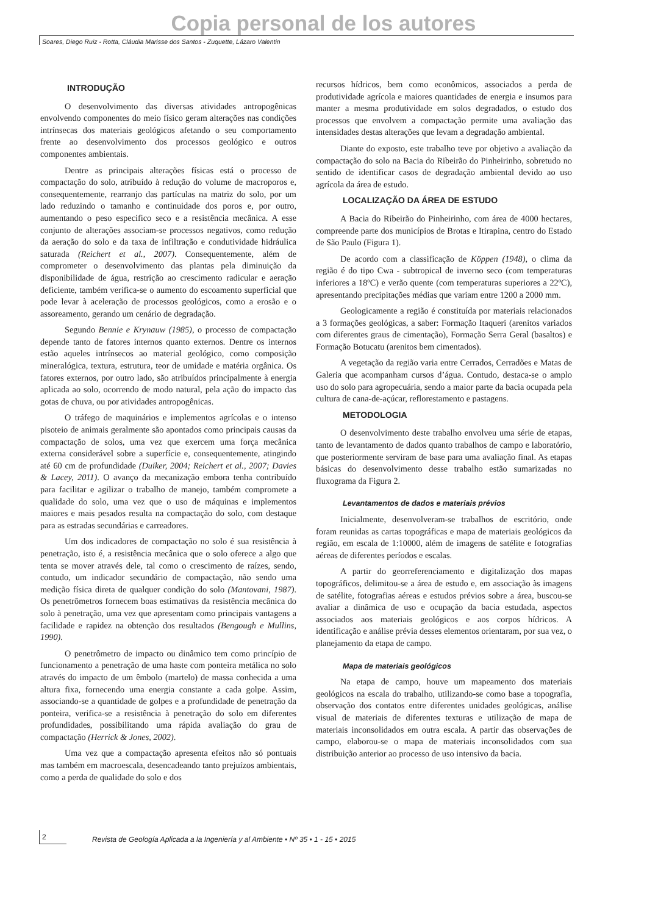Copia personal de los autores
Soares, Diego Ruiz - Rotta, Cláudia Marisse dos Santos - Zuquette, Lázaro Valentin
INTRODUÇÃO
O desenvolvimento das diversas atividades antropogênicas envolvendo componentes do meio físico geram alterações nas condições intrínsecas dos materiais geológicos afetando o seu comportamento frente ao desenvolvimento dos processos geológico e outros componentes ambientais.
Dentre as principais alterações físicas está o processo de compactação do solo, atribuído à redução do volume de macroporos e, consequentemente, rearranjo das partículas na matriz do solo, por um lado reduzindo o tamanho e continuidade dos poros e, por outro, aumentando o peso especifico seco e a resistência mecânica. A esse conjunto de alterações associam-se processos negativos, como redução da aeração do solo e da taxa de infiltração e condutividade hidráulica saturada (Reichert et al., 2007). Consequentemente, além de comprometer o desenvolvimento das plantas pela diminuição da disponibilidade de água, restrição ao crescimento radicular e aeração deficiente, também verifica-se o aumento do escoamento superficial que pode levar à aceleração de processos geológicos, como a erosão e o assoreamento, gerando um cenário de degradação.
Segundo Bennie e Krynauw (1985), o processo de compactação depende tanto de fatores internos quanto externos. Dentre os internos estão aqueles intrínsecos ao material geológico, como composição mineralógica, textura, estrutura, teor de umidade e matéria orgânica. Os fatores externos, por outro lado, são atribuídos principalmente à energia aplicada ao solo, ocorrendo de modo natural, pela ação do impacto das gotas de chuva, ou por atividades antropogênicas.
O tráfego de maquinários e implementos agrícolas e o intenso pisoteio de animais geralmente são apontados como principais causas da compactação de solos, uma vez que exercem uma força mecânica externa considerável sobre a superfície e, consequentemente, atingindo até 60 cm de profundidade (Duiker, 2004; Reichert et al., 2007; Davies & Lacey, 2011). O avanço da mecanização embora tenha contribuído para facilitar e agilizar o trabalho de manejo, também compromete a qualidade do solo, uma vez que o uso de máquinas e implementos maiores e mais pesados resulta na compactação do solo, com destaque para as estradas secundárias e carreadores.
Um dos indicadores de compactação no solo é sua resistência à penetração, isto é, a resistência mecânica que o solo oferece a algo que tenta se mover através dele, tal como o crescimento de raízes, sendo, contudo, um indicador secundário de compactação, não sendo uma medição física direta de qualquer condição do solo (Mantovani, 1987). Os penetrômetros fornecem boas estimativas da resistência mecânica do solo à penetração, uma vez que apresentam como principais vantagens a facilidade e rapidez na obtenção dos resultados (Bengough e Mullins, 1990).
O penetrômetro de impacto ou dinâmico tem como princípio de funcionamento a penetração de uma haste com ponteira metálica no solo através do impacto de um êmbolo (martelo) de massa conhecida a uma altura fixa, fornecendo uma energia constante a cada golpe. Assim, associando-se a quantidade de golpes e a profundidade de penetração da ponteira, verifica-se a resistência à penetração do solo em diferentes profundidades, possibilitando uma rápida avaliação do grau de compactação (Herrick & Jones, 2002).
Uma vez que a compactação apresenta efeitos não só pontuais mas também em macroescala, desencadeando tanto prejuízos ambientais, como a perda de qualidade do solo e dos
recursos hídricos, bem como econômicos, associados a perda de produtividade agrícola e maiores quantidades de energia e insumos para manter a mesma produtividade em solos degradados, o estudo dos processos que envolvem a compactação permite uma avaliação das intensidades destas alterações que levam a degradação ambiental.
Diante do exposto, este trabalho teve por objetivo a avaliação da compactação do solo na Bacia do Ribeirão do Pinheirinho, sobretudo no sentido de identificar casos de degradação ambiental devido ao uso agrícola da área de estudo.
LOCALIZAÇÃO DA ÁREA DE ESTUDO
A Bacia do Ribeirão do Pinheirinho, com área de 4000 hectares, compreende parte dos municípios de Brotas e Itirapina, centro do Estado de São Paulo (Figura 1).
De acordo com a classificação de Köppen (1948), o clima da região é do tipo Cwa - subtropical de inverno seco (com temperaturas inferiores a 18ºC) e verão quente (com temperaturas superiores a 22ºC), apresentando precipitações médias que variam entre 1200 a 2000 mm.
Geologicamente a região é constituída por materiais relacionados a 3 formações geológicas, a saber: Formação Itaqueri (arenitos variados com diferentes graus de cimentação), Formação Serra Geral (basaltos) e Formação Botucatu (arenitos bem cimentados).
A vegetação da região varia entre Cerrados, Cerradões e Matas de Galeria que acompanham cursos d’água. Contudo, destaca-se o amplo uso do solo para agropecuária, sendo a maior parte da bacia ocupada pela cultura de cana-de-açúcar, reflorestamento e pastagens.
METODOLOGIA
O desenvolvimento deste trabalho envolveu uma série de etapas, tanto de levantamento de dados quanto trabalhos de campo e laboratório, que posteriormente serviram de base para uma avaliação final. As etapas básicas do desenvolvimento desse trabalho estão sumarizadas no fluxograma da Figura 2.
Levantamentos de dados e materiais prévios
Inicialmente, desenvolveram-se trabalhos de escritório, onde foram reunidas as cartas topográficas e mapa de materiais geológicos da região, em escala de 1:10000, além de imagens de satélite e fotografias aéreas de diferentes períodos e escalas.
A partir do georreferenciamento e digitalização dos mapas topográficos, delimitou-se a área de estudo e, em associação às imagens de satélite, fotografias aéreas e estudos prévios sobre a área, buscou-se avaliar a dinâmica de uso e ocupação da bacia estudada, aspectos associados aos materiais geológicos e aos corpos hídricos. A identificação e análise prévia desses elementos orientaram, por sua vez, o planejamento da etapa de campo.
Mapa de materiais geológicos
Na etapa de campo, houve um mapeamento dos materiais geológicos na escala do trabalho, utilizando-se como base a topografia, observação dos contatos entre diferentes unidades geológicas, análise visual de materiais de diferentes texturas e utilização de mapa de materiais inconsolidados em outra escala. A partir das observações de campo, elaborou-se o mapa de materiais inconsolidados com sua distribuição anterior ao processo de uso intensivo da bacia.
2
Revista de Geología Aplicada a la Ingeniería y al Ambiente • Nº 35 • 1 - 15 • 2015